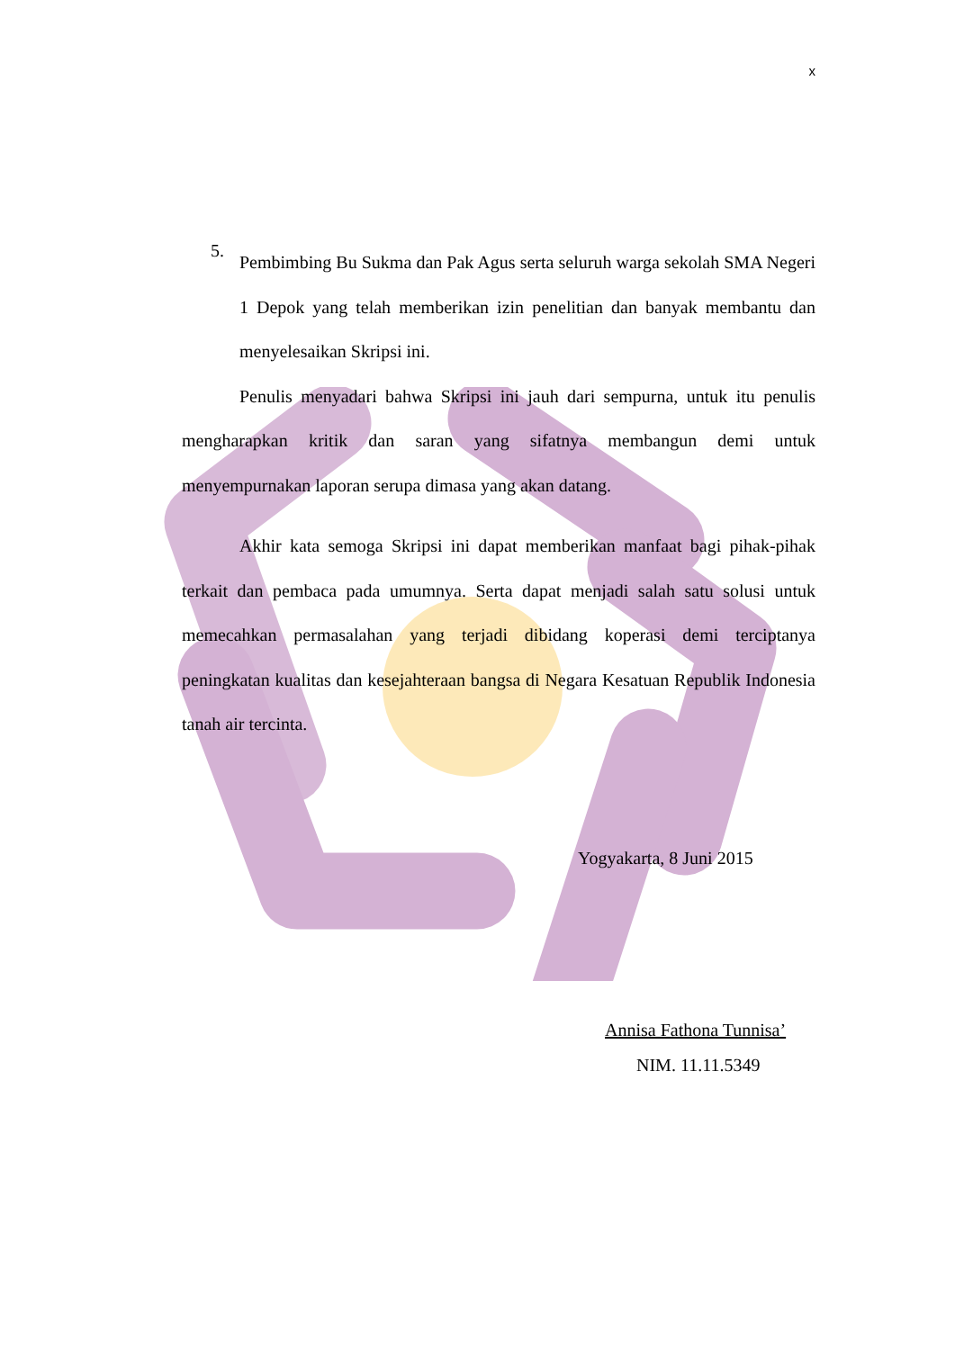x
5.
Pembimbing Bu Sukma dan Pak Agus serta seluruh warga sekolah SMA Negeri 1 Depok yang telah memberikan izin penelitian dan banyak membantu dan menyelesaikan Skripsi ini.
Penulis menyadari bahwa Skripsi ini jauh dari sempurna, untuk itu penulis mengharapkan kritik dan saran yang sifatnya membangun demi untuk menyempurnakan laporan serupa dimasa yang akan datang.
Akhir kata semoga Skripsi ini dapat memberikan manfaat bagi pihak-pihak terkait dan pembaca pada umumnya. Serta dapat menjadi salah satu solusi untuk memecahkan permasalahan yang terjadi dibidang koperasi demi terciptanya peningkatan kualitas dan kesejahteraan bangsa di Negara Kesatuan Republik Indonesia tanah air tercinta.
Yogyakarta, 8 Juni 2015
Annisa Fathona Tunnisa’
NIM. 11.11.5349